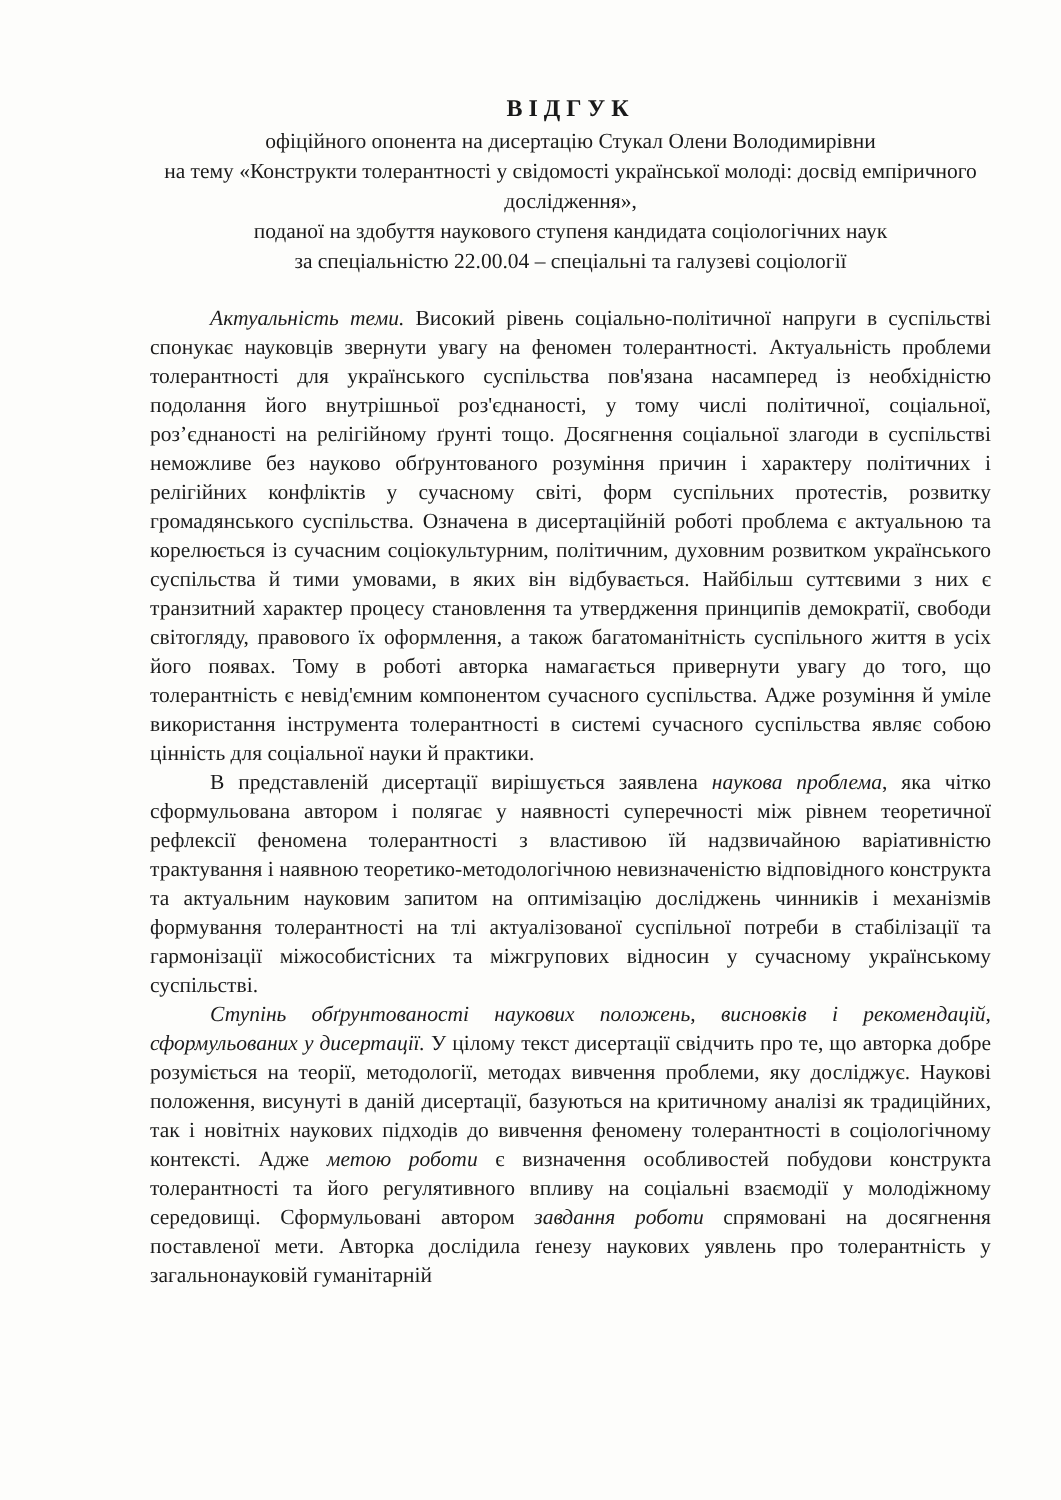ВІДГУК
офіційного опонента на дисертацію Стукал Олени Володимирівни
на тему «Конструкти толерантності у свідомості української молоді: досвід емпіричного дослідження»,
поданої на здобуття наукового ступеня кандидата соціологічних наук
за спеціальністю 22.00.04 – спеціальні та галузеві соціології
Актуальність теми. Високий рівень соціально-політичної напруги в суспільстві спонукає науковців звернути увагу на феномен толерантності. Актуальність проблеми толерантності для українського суспільства пов'язана насамперед із необхідністю подолання його внутрішньої роз'єднаності, у тому числі політичної, соціальної, роз’єднаності на релігійному ґрунті тощо. Досягнення соціальної злагоди в суспільстві неможливе без науково обґрунтованого розуміння причин і характеру політичних і релігійних конфліктів у сучасному світі, форм суспільних протестів, розвитку громадянського суспільства. Означена в дисертаційній роботі проблема є актуальною та корелюється із сучасним соціокультурним, політичним, духовним розвитком українського суспільства й тими умовами, в яких він відбувається. Найбільш суттєвими з них є транзитний характер процесу становлення та утвердження принципів демократії, свободи світогляду, правового їх оформлення, а також багатоманітність суспільного життя в усіх його появах. Тому в роботі авторка намагається привернути увагу до того, що толерантність є невід'ємним компонентом сучасного суспільства. Адже розуміння й уміле використання інструмента толерантності в системі сучасного суспільства являє собою цінність для соціальної науки й практики.
В представленій дисертації вирішується заявлена наукова проблема, яка чітко сформульована автором і полягає у наявності суперечності між рівнем теоретичної рефлексії феномена толерантності з властивою їй надзвичайною варіативністю трактування і наявною теоретико-методологічною невизначеністю відповідного конструкта та актуальним науковим запитом на оптимізацію досліджень чинників і механізмів формування толерантності на тлі актуалізованої суспільної потреби в стабілізації та гармонізації міжособистісних та міжгрупових відносин у сучасному українському суспільстві.
Ступінь обґрунтованості наукових положень, висновків і рекомендацій, сформульованих у дисертації. У цілому текст дисертації свідчить про те, що авторка добре розуміється на теорії, методології, методах вивчення проблеми, яку досліджує. Наукові положення, висунуті в даній дисертації, базуються на критичному аналізі як традиційних, так і новітніх наукових підходів до вивчення феномену толерантності в соціологічному контексті. Адже метою роботи є визначення особливостей побудови конструкта толерантності та його регулятивного впливу на соціальні взаємодії у молодіжному середовищі. Сформульовані автором завдання роботи спрямовані на досягнення поставленої мети. Авторка дослідила ґенезу наукових уявлень про толерантність у загальнонауковій гуманітарній